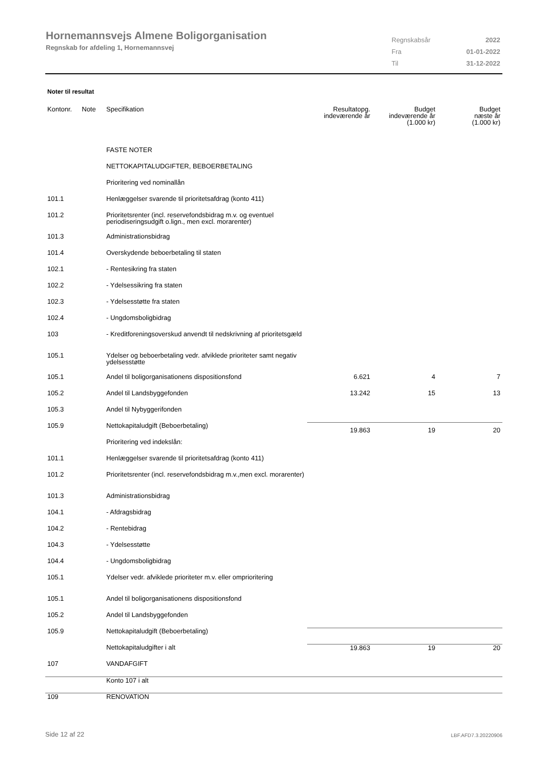Hornemannsvejs Almene Boligorganisation
Regnskab for afdeling 1, Hornemannsvej
| Regnskabsår | 2022 |
| Fra | 01-01-2022 |
| Til | 31-12-2022 |
Noter til resultat
| Kontonr. | Note | Specifikation | Resultatopg. indeværende år | Budget indeværende år (1.000 kr) | Budget næste år (1.000 kr) |
| --- | --- | --- | --- | --- | --- |
| | | FASTE NOTER | | | |
| | | NETTOKAPITALUDGIFTER, BEBOERBETALING | | | |
| | | Prioritering ved nominallån | | | |
| 101.1 | | Henlæggelser svarende til prioritetsafdrag (konto 411) | | | |
| 101.2 | | Prioritetsrenter (incl. reservefondsbidrag m.v. og eventuel periodiseringsudgift o.lign., men excl. morarenter) | | | |
| 101.3 | | Administrationsbidrag | | | |
| 101.4 | | Overskydende beboerbetaling til staten | | | |
| 102.1 | | - Rentesikring fra staten | | | |
| 102.2 | | - Ydelsessikring fra staten | | | |
| 102.3 | | - Ydelsesstøtte fra staten | | | |
| 102.4 | | - Ungdomsboligbidrag | | | |
| 103 | | - Kreditforeningsoverskud anvendt til nedskrivning af prioritetsgæld | | | |
| 105.1 | | Ydelser og beboerbetaling vedr. afviklede prioriteter samt negativ ydelsesstøtte | | | |
| 105.1 | | Andel til boligorganisationens dispositionsfond | 6.621 | 4 | 7 |
| 105.2 | | Andel til Landsbyggefonden | 13.242 | 15 | 13 |
| 105.3 | | Andel til Nybyggerifonden | | | |
| 105.9 | | Nettokapitaludgift (Beboerbetaling) | 19.863 | 19 | 20 |
| | | Prioritering ved indekslån: | | | |
| 101.1 | | Henlæggelser svarende til prioritetsafdrag (konto 411) | | | |
| 101.2 | | Prioritetsrenter (incl. reservefondsbidrag m.v.,men excl. morarenter) | | | |
| 101.3 | | Administrationsbidrag | | | |
| 104.1 | | - Afdragsbidrag | | | |
| 104.2 | | - Rentebidrag | | | |
| 104.3 | | - Ydelsesstøtte | | | |
| 104.4 | | - Ungdomsboligbidrag | | | |
| 105.1 | | Ydelser vedr. afviklede prioriteter m.v. eller omprioritering | | | |
| 105.1 | | Andel til boligorganisationens dispositionsfond | | | |
| 105.2 | | Andel til Landsbyggefonden | | | |
| 105.9 | | Nettokapitaludgift (Beboerbetaling) | | | |
| | | Nettokapitaludgifter i alt | 19.863 | 19 | 20 |
| 107 | | VANDAFGIFT | | | |
| | | Konto 107 i alt | | | |
| 109 | | RENOVATION | | | |
Side 12 af 22 LBF.AFD7.3.20220906